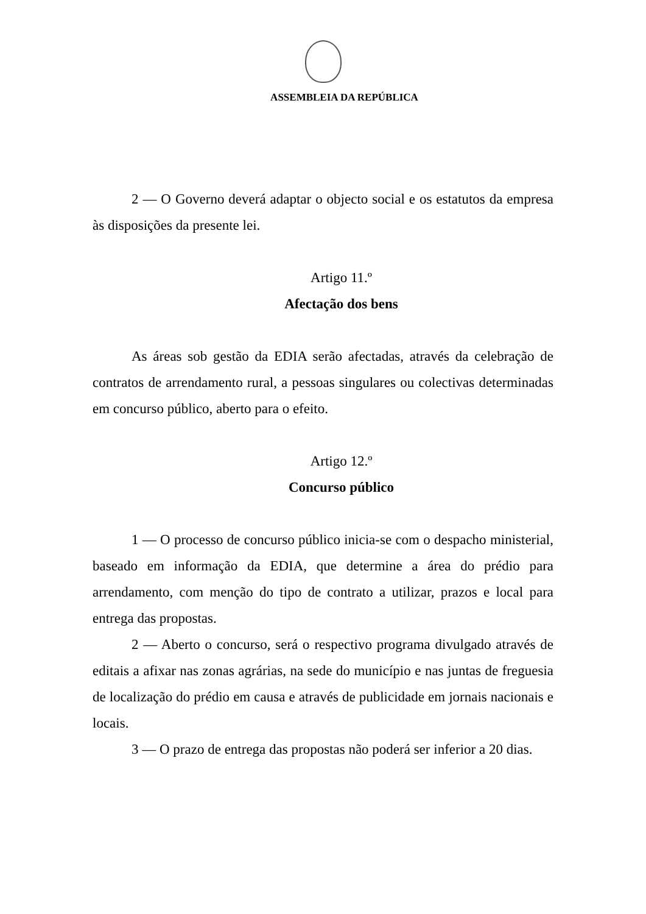ASSEMBLEIA DA REPÚBLICA
2 — O Governo deverá adaptar o objecto social e os estatutos da empresa às disposições da presente lei.
Artigo 11.º
Afectação dos bens
As áreas sob gestão da EDIA serão afectadas, através da celebração de contratos de arrendamento rural, a pessoas singulares ou colectivas determinadas em concurso público, aberto para o efeito.
Artigo 12.º
Concurso público
1 — O processo de concurso público inicia-se com o despacho ministerial, baseado em informação da EDIA, que determine a área do prédio para arrendamento, com menção do tipo de contrato a utilizar, prazos e local para entrega das propostas.
2 — Aberto o concurso, será o respectivo programa divulgado através de editais a afixar nas zonas agrárias, na sede do município e nas juntas de freguesia de localização do prédio em causa e através de publicidade em jornais nacionais e locais.
3 — O prazo de entrega das propostas não poderá ser inferior a 20 dias.